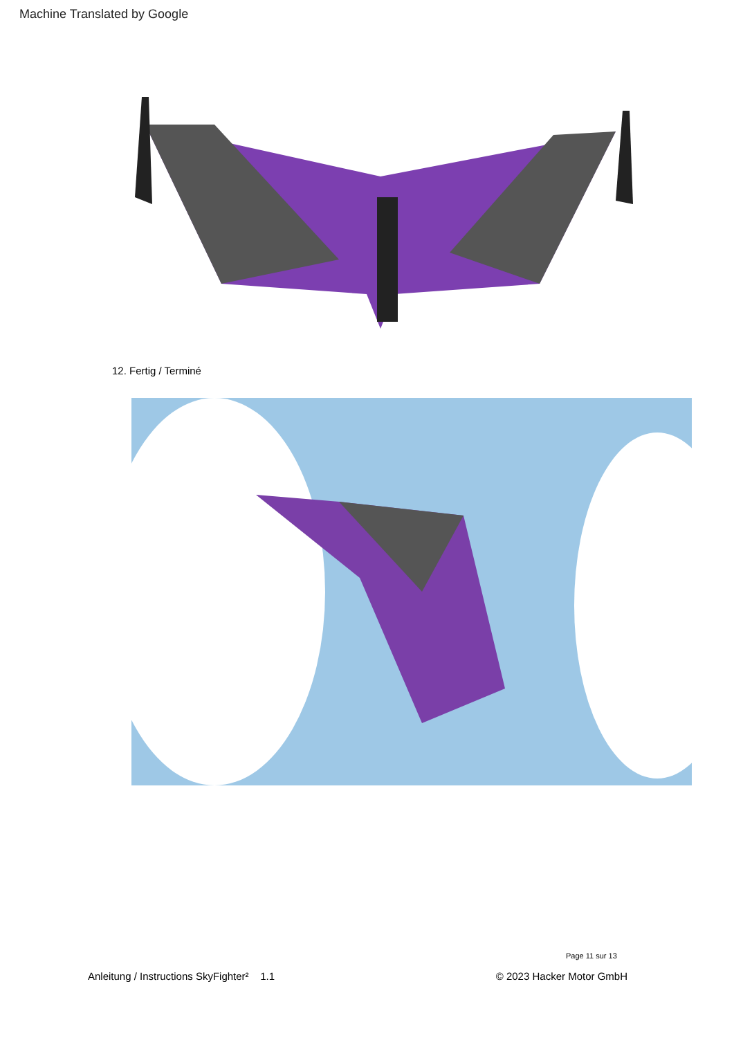Machine Translated by Google
12. Fertig / Terminé
Page 11 sur 13
Anleitung / Instructions SkyFighter² 1.1 © 2023 Hacker Motor GmbH